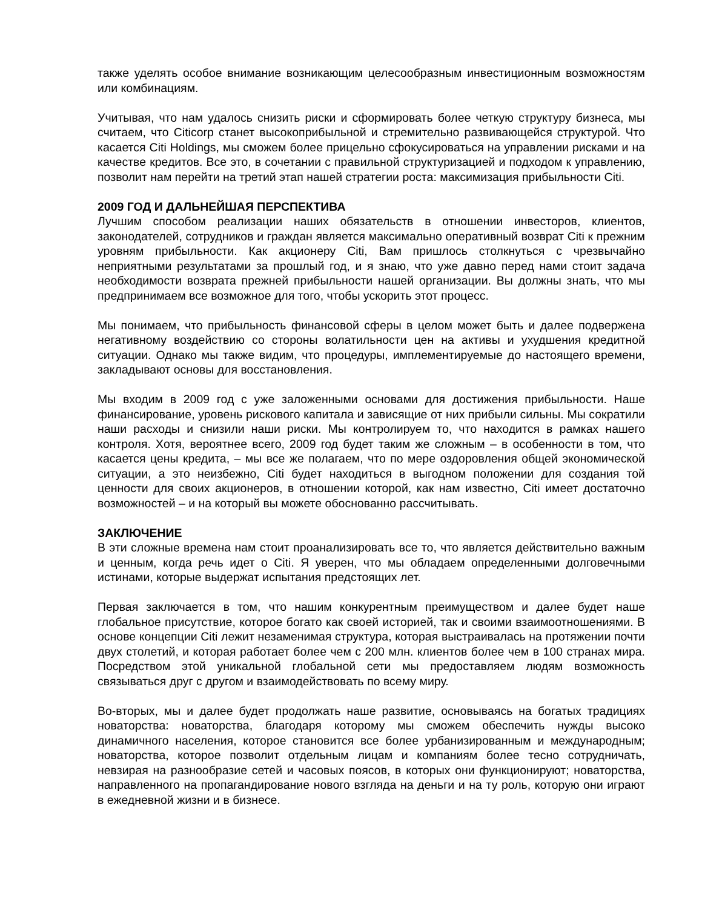также уделять особое внимание возникающим целесообразным инвестиционным возможностям или комбинациям.
Учитывая, что нам удалось снизить риски и сформировать более четкую структуру бизнеса, мы считаем, что Citicorp станет высокоприбыльной и стремительно развивающейся структурой. Что касается Citi Holdings, мы сможем более прицельно сфокусироваться на управлении рисками и на качестве кредитов. Все это, в сочетании с правильной структуризацией и подходом к управлению, позволит нам перейти на третий этап нашей стратегии роста: максимизация прибыльности Citi.
2009 ГОД И ДАЛЬНЕЙШАЯ ПЕРСПЕКТИВА
Лучшим способом реализации наших обязательств в отношении инвесторов, клиентов, законодателей, сотрудников и граждан является максимально оперативный возврат Citi к прежним уровням прибыльности. Как акционеру Citi, Вам пришлось столкнуться с чрезвычайно неприятными результатами за прошлый год, и я знаю, что уже давно перед нами стоит задача необходимости возврата прежней прибыльности нашей организации. Вы должны знать, что мы предпринимаем все возможное для того, чтобы ускорить этот процесс.
Мы понимаем, что прибыльность финансовой сферы в целом может быть и далее подвержена негативному воздействию со стороны волатильности цен на активы и ухудшения кредитной ситуации. Однако мы также видим, что процедуры, имплементируемые до настоящего времени, закладывают основы для восстановления.
Мы входим в 2009 год с уже заложенными основами для достижения прибыльности. Наше финансирование, уровень рискового капитала и зависящие от них прибыли сильны. Мы сократили наши расходы и снизили наши риски. Мы контролируем то, что находится в рамках нашего контроля. Хотя, вероятнее всего, 2009 год будет таким же сложным – в особенности в том, что касается цены кредита, – мы все же полагаем, что по мере оздоровления общей экономической ситуации, а это неизбежно, Citi будет находиться в выгодном положении для создания той ценности для своих акционеров, в отношении которой, как нам известно, Citi имеет достаточно возможностей – и на который вы можете обоснованно рассчитывать.
ЗАКЛЮЧЕНИЕ
В эти сложные времена нам стоит проанализировать все то, что является действительно важным и ценным, когда речь идет о Citi. Я уверен, что мы обладаем определенными долговечными истинами, которые выдержат испытания предстоящих лет.
Первая заключается в том, что нашим конкурентным преимуществом и далее будет наше глобальное присутствие, которое богато как своей историей, так и своими взаимоотношениями. В основе концепции Citi лежит незаменимая структура, которая выстраивалась на протяжении почти двух столетий, и которая работает более чем с 200 млн. клиентов более чем в 100 странах мира. Посредством этой уникальной глобальной сети мы предоставляем людям возможность связываться друг с другом и взаимодействовать по всему миру.
Во-вторых, мы и далее будет продолжать наше развитие, основываясь на богатых традициях новаторства: новаторства, благодаря которому мы сможем обеспечить нужды высоко динамичного населения, которое становится все более урбанизированным и международным; новаторства, которое позволит отдельным лицам и компаниям более тесно сотрудничать, невзирая на разнообразие сетей и часовых поясов, в которых они функционируют; новаторства, направленного на пропагандирование нового взгляда на деньги и на ту роль, которую они играют в ежедневной жизни и в бизнесе.